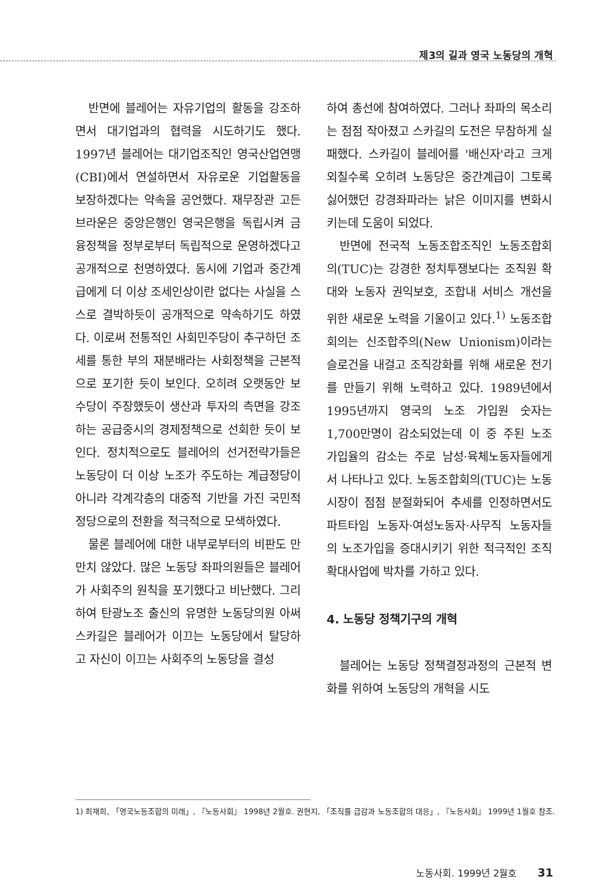제3의 길과 영국 노동당의 개혁
반면에 블레어는 자유기업의 활동을 강조하면서 대기업과의 협력을 시도하기도 했다. 1997년 블레어는 대기업조직인 영국산업연맹(CBI)에서 연설하면서 자유로운 기업활동을 보장하겠다는 약속을 공언했다. 재무장관 고든 브라운은 중앙은행인 영국은행을 독립시켜 금융정책을 정부로부터 독립적으로 운영하겠다고 공개적으로 천명하였다. 동시에 기업과 중간계급에게 더 이상 조세인상이란 없다는 사실을 스스로 결박하듯이 공개적으로 약속하기도 하였다. 이로써 전통적인 사회민주당이 추구하던 조세를 통한 부의 재분배라는 사회정책을 근본적으로 포기한 듯이 보인다. 오히려 오랫동안 보수당이 주장했듯이 생산과 투자의 측면을 강조하는 공급중시의 경제정책으로 선회한 듯이 보인다. 정치적으로도 블레어의 선거전략가들은 노동당이 더 이상 노조가 주도하는 계급정당이 아니라 각계각층의 대중적 기반을 가진 국민적 정당으로의 전환을 적극적으로 모색하였다.
물론 블레어에 대한 내부로부터의 비판도 만만치 않았다. 많은 노동당 좌파의원들은 블레어가 사회주의 원칙을 포기했다고 비난했다. 그리하여 탄광노조 출신의 유명한 노동당의원 아써 스카길은 블레어가 이끄는 노동당에서 탈당하고 자신이 이끄는 사회주의 노동당을 결성
하여 총선에 참여하였다. 그러나 좌파의 목소리는 점점 작아졌고 스카길의 도전은 무참하게 실패했다. 스카길이 블레어를 '배신자'라고 크게 외칠수록 오히려 노동당은 중간계급이 그토록 싫어했던 강경좌파라는 낡은 이미지를 변화시키는데 도움이 되었다.
반면에 전국적 노동조합조직인 노동조합회의(TUC)는 강경한 정치투쟁보다는 조직원 확대와 노동자 권익보호, 조합내 서비스 개선을 위한 새로운 노력을 기울이고 있다.<sup>1)</sup> 노동조합회의는 신조합주의(New Unionism)이라는 슬로건을 내걸고 조직강화를 위해 새로운 전기를 만들기 위해 노력하고 있다. 1989년에서 1995년까지 영국의 노조 가입원 숫자는 1,700만명이 감소되었는데 이 중 주된 노조 가입율의 감소는 주로 남성·육체노동자들에게서 나타나고 있다. 노동조합회의(TUC)는 노동시장이 점점 분절화되어 추세를 인정하면서도 파트타임 노동자·여성노동자·사무직 노동자들의 노조가입을 증대시키기 위한 적극적인 조직확대사업에 박차를 가하고 있다.
4. 노동당 정책기구의 개혁
블레어는 노동당 정책결정과정의 근본적 변화를 위하여 노동당의 개혁을 시도
1) 최재희, 「영국노동조합의 미래」, 『노동사회』 1998년 2월호. 권현지, 「조직률 급감과 노동조합의 대응」, 『노동사회』 1999년 1월호 참조.
노동사회. 1999년 2월호 31